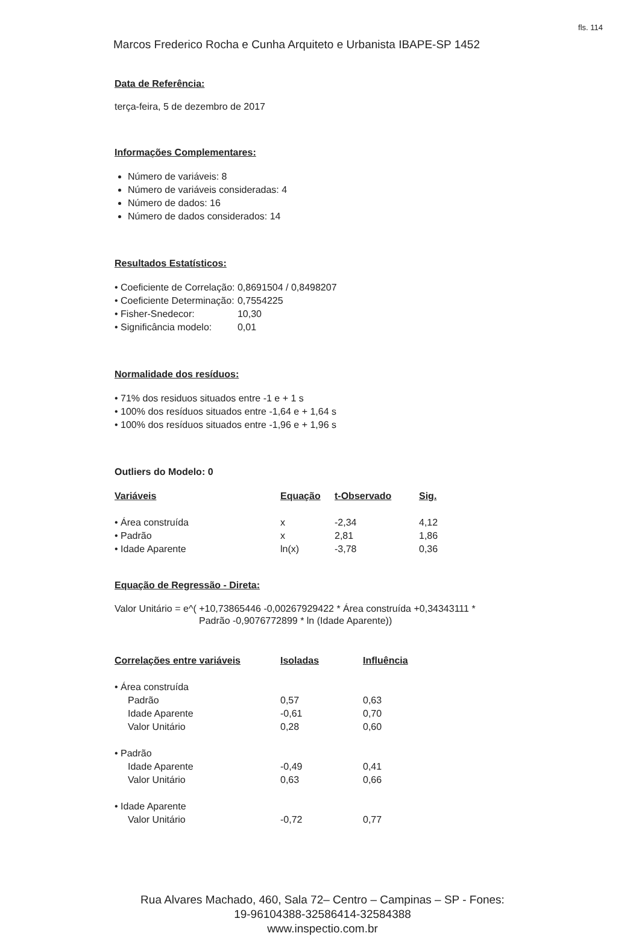fls. 114
Marcos Frederico Rocha e Cunha Arquiteto e Urbanista IBAPE-SP 1452
Data de Referência:
terça-feira, 5 de dezembro de 2017
Informações Complementares:
Número de variáveis: 8
Número de variáveis consideradas: 4
Número de dados: 16
Número de dados considerados: 14
Resultados Estatísticos:
| • Coeficiente de Correlação: | 0,8691504 / 0,8498207 |
| • Coeficiente Determinação: | 0,7554225 |
| • Fisher-Snedecor: | 10,30 |
| • Significância modelo: | 0,01 |
Normalidade dos resíduos:
• 71% dos residuos situados entre -1 e + 1 s
• 100% dos resíduos situados entre -1,64 e + 1,64 s
• 100% dos resíduos situados entre -1,96 e + 1,96 s
Outliers do Modelo: 0
| Variáveis | Equação | t-Observado | Sig. |
| --- | --- | --- | --- |
| • Área construída | x | -2,34 | 4,12 |
| • Padrão | x | 2,81 | 1,86 |
| • Idade Aparente | ln(x) | -3,78 | 0,36 |
Equação de Regressão - Direta:
Valor Unitário = e^( +10,73865446 -0,00267929422 * Área construída +0,34343111 *
Padrão -0,9076772899 * ln (Idade Aparente))
| Correlações entre variáveis | Isoladas | Influência |
| --- | --- | --- |
| • Área construída | | |
| Padrão | 0,57 | 0,63 |
| Idade Aparente | -0,61 | 0,70 |
| Valor Unitário | 0,28 | 0,60 |
| • Padrão | | |
| Idade Aparente | -0,49 | 0,41 |
| Valor Unitário | 0,63 | 0,66 |
| • Idade Aparente | | |
| Valor Unitário | -0,72 | 0,77 |
Rua Alvares Machado, 460, Sala 72– Centro – Campinas – SP - Fones:
19-96104388-32586414-32584388
www.inspectio.com.br